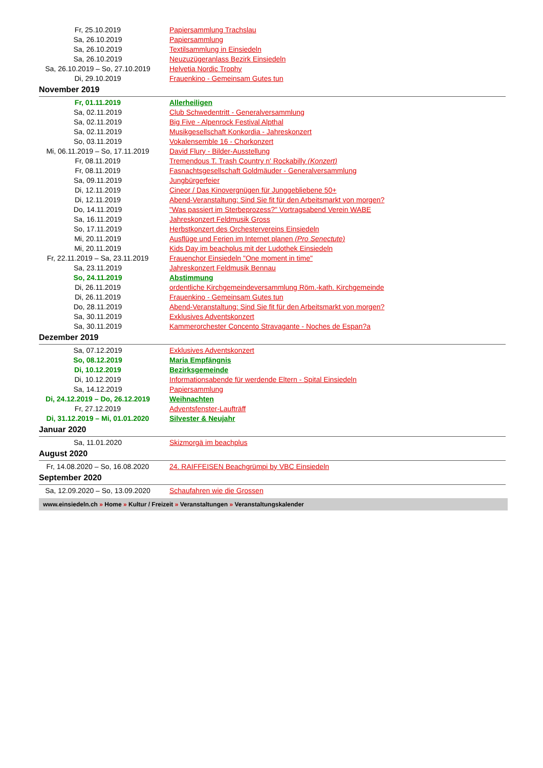| Fr, 25.10.2019 | Papiersammlung Trachslau |
| Sa, 26.10.2019 | Papiersammlung |
| Sa, 26.10.2019 | Textilsammlung in Einsiedeln |
| Sa, 26.10.2019 | Neuzuzügeranlass Bezirk Einsiedeln |
| Sa, 26.10.2019 – So, 27.10.2019 | Helvetia Nordic Trophy |
| Di, 29.10.2019 | Frauenkino - Gemeinsam Gutes tun |
November 2019
| Fr, 01.11.2019 | Allerheiligen |
| Sa, 02.11.2019 | Club Schwedentritt - Generalversammlung |
| Sa, 02.11.2019 | Big Five - Alpenrock Festival Alpthal |
| Sa, 02.11.2019 | Musikgesellschaft Konkordia - Jahreskonzert |
| So, 03.11.2019 | Vokalensemble 16 - Chorkonzert |
| Mi, 06.11.2019 – So, 17.11.2019 | David Flury - Bilder-Ausstellung |
| Fr, 08.11.2019 | Tremendous T. Trash Country n' Rockabilly (Konzert) |
| Fr, 08.11.2019 | Fasnachtsgesellschaft Goldmäuder - Generalversammlung |
| Sa, 09.11.2019 | Jungbürgerfeier |
| Di, 12.11.2019 | Cineor / Das Kinovergnügen für Junggebliebene 50+ |
| Di, 12.11.2019 | Abend-Veranstaltung: Sind Sie fit für den Arbeitsmarkt von morgen? |
| Do, 14.11.2019 | "Was passiert im Sterbeprozess?" Vortragsabend Verein WABE |
| Sa, 16.11.2019 | Jahreskonzert Feldmusik Gross |
| So, 17.11.2019 | Herbstkonzert des Orchestervereins Einsiedeln |
| Mi, 20.11.2019 | Ausflüge und Ferien im Internet planen (Pro Senectute) |
| Mi, 20.11.2019 | Kids Day im beachplus mit der Ludothek Einsiedeln |
| Fr, 22.11.2019 – Sa, 23.11.2019 | Frauenchor Einsiedeln "One moment in time" |
| Sa, 23.11.2019 | Jahreskonzert Feldmusik Bennau |
| So, 24.11.2019 | Abstimmung |
| Di, 26.11.2019 | ordentliche Kirchgemeindeversammlung Röm.-kath. Kirchgemeinde |
| Di, 26.11.2019 | Frauenkino - Gemeinsam Gutes tun |
| Do, 28.11.2019 | Abend-Veranstaltung: Sind Sie fit für den Arbeitsmarkt von morgen? |
| Sa, 30.11.2019 | Exklusives Adventskonzert |
| Sa, 30.11.2019 | Kammerorchester Concento Stravagante - Noches de Espan?a |
Dezember 2019
| Sa, 07.12.2019 | Exklusives Adventskonzert |
| So, 08.12.2019 | Maria Empfängnis |
| Di, 10.12.2019 | Bezirksgemeinde |
| Di, 10.12.2019 | Informationsabende für werdende Eltern - Spital Einsiedeln |
| Sa, 14.12.2019 | Papiersammlung |
| Di, 24.12.2019 – Do, 26.12.2019 | Weihnachten |
| Fr, 27.12.2019 | Adventsfenster-Laufträff |
| Di, 31.12.2019 – Mi, 01.01.2020 | Silvester & Neujahr |
Januar 2020
| Sa, 11.01.2020 | Skizmorgä im beachplus |
August 2020
| Fr, 14.08.2020 – So, 16.08.2020 | 24. RAIFFEISEN Beachgrümpi by VBC Einsiedeln |
September 2020
| Sa, 12.09.2020 – So, 13.09.2020 | Schaufahren wie die Grossen |
www.einsiedeln.ch » Home » Kultur / Freizeit » Veranstaltungen » Veranstaltungskalender